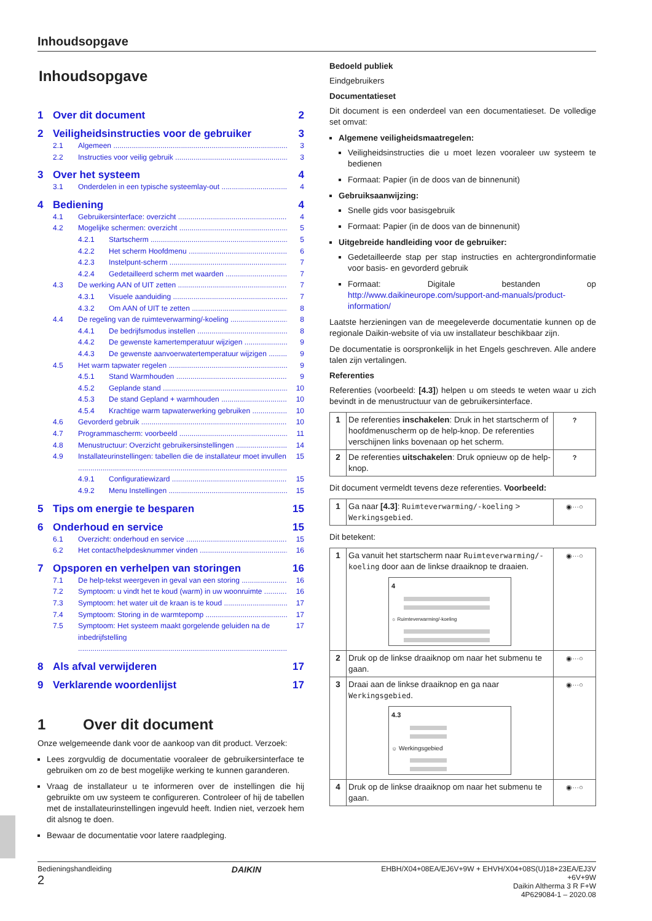Inhoudsopgave
Inhoudsopgave
1 Over dit document 2
2 Veiligheidsinstructies voor de gebruiker 3
2.1 Algemeen 3
2.2 Instructies voor veilig gebruik 3
3 Over het systeem 4
3.1 Onderdelen in een typische systeemlay-out 4
4 Bediening 4
4.1 Gebruikersinterface: overzicht 4
4.2 Mogelijke schermen: overzicht 5
4.2.1 Startscherm 5
4.2.2 Het scherm Hoofdmenu 6
4.2.3 Instelpunt-scherm 7
4.2.4 Gedetailleerd scherm met waarden 7
4.3 De werking AAN of UIT zetten 7
4.3.1 Visuele aanduiding 7
4.3.2 Om AAN of UIT te zetten 8
4.4 De regeling van de ruimteverwarming/-koeling 8
4.4.1 De bedrijfsmodus instellen 8
4.4.2 De gewenste kamertemperatuur wijzigen 9
4.4.3 De gewenste aanvoerwatertemperatuur wijzigen 9
4.5 Het warm tapwater regelen 9
4.5.1 Stand Warmhouden 9
4.5.2 Geplande stand 10
4.5.3 De stand Gepland + warmhouden 10
4.5.4 Krachtige warm tapwaterwerking gebruiken 10
4.6 Gevorderd gebruik 10
4.7 Programmascherm: voorbeeld 11
4.8 Menustructuur: Overzicht gebruikersinstellingen 14
4.9 Installateurinstellingen: tabellen die de installateur moet invullen 15
4.9.1 Configuratiewizard 15
4.9.2 Menu Instellingen 15
5 Tips om energie te besparen 15
6 Onderhoud en service 15
6.1 Overzicht: onderhoud en service 15
6.2 Het contact/helpdesknummer vinden 16
7 Opsporen en verhelpen van storingen 16
7.1 De help-tekst weergeven in geval van een storing 16
7.2 Symptoom: u vindt het te koud (warm) in uw woonruimte 16
7.3 Symptoom: het water uit de kraan is te koud 17
7.4 Symptoom: Storing in de warmtepomp 17
7.5 Symptoom: Het systeem maakt gorgelende geluiden na de inbedrijfstelling 17
8 Als afval verwijderen 17
9 Verklarende woordenlijst 17
1 Over dit document
Onze welgemeende dank voor de aankoop van dit product. Verzoek:
Lees zorgvuldig de documentatie vooraleer de gebruikersinterface te gebruiken om zo de best mogelijke werking te kunnen garanderen.
Vraag de installateur u te informeren over de instellingen die hij gebruikte om uw systeem te configureren. Controleer of hij de tabellen met de installateurinstellingen ingevuld heeft. Indien niet, verzoek hem dit alsnog te doen.
Bewaar de documentatie voor latere raadpleging.
Bedoeld publiek
Eindgebruikers
Documentatieset
Dit document is een onderdeel van een documentatieset. De volledige set omvat:
Algemene veiligheidsmaatregelen:
Veiligheidsinstructies die u moet lezen vooraleer uw systeem te bedienen
Formaat: Papier (in de doos van de binnenunit)
Gebruiksaanwijzing:
Snelle gids voor basisgebruik
Formaat: Papier (in de doos van de binnenunit)
Uitgebreide handleiding voor de gebruiker:
Gedetailleerde stap per stap instructies en achtergrondinformatie voor basis- en gevorderd gebruik
Formaat: Digitale bestanden op http://www.daikineurope.com/support-and-manuals/product-information/
Laatste herzieningen van de meegeleverde documentatie kunnen op de regionale Daikin-website of via uw installateur beschikbaar zijn.
De documentatie is oorspronkelijk in het Engels geschreven. Alle andere talen zijn vertalingen.
Referenties
Referenties (voorbeeld: [4.3]) helpen u om steeds te weten waar u zich bevindt in de menustructuur van de gebruikersinterface.
| 1 | De referenties inschakelen : Druk in het startscherm of hoofdmenuscherm op de help-knop. De referenties verschijnen links bovenaan op het scherm. | ? |
| 2 | De referenties uitschakelen : Druk opnieuw op de help-knop. | ? |
Dit document vermeldt tevens deze referenties. Voorbeeld:
| 1 | Ga naar [4.3] : Ruimteverwarming/-koeling > Werkingsgebied . | ◉···○ |
Dit betekent:
| 1 | Ga vanuit het startscherm naar Ruimteverwarming/-koeling door aan de linkse draaiknop te draaien. 4 ☼ Ruimteverwarming/-koeling | ◉···○ |
| 2 | Druk op de linkse draaiknop om naar het submenu te gaan. | ◉···○ |
| 3 | Draai aan de linkse draaiknop en ga naar Werkingsgebied . 4.3 ☼ Werkingsgebied | ◉···○ |
| 4 | Druk op de linkse draaiknop om naar het submenu te gaan. | ◉···○ |
Bedieningshandleiding
2
DAIKIN
EHBH/X04+08EA/EJ6V+9W + EHVH/X04+08S(U)18+23EA/EJ3V
+6V+9W
Daikin Altherma 3 R F+W
4P629084-1 – 2020.08